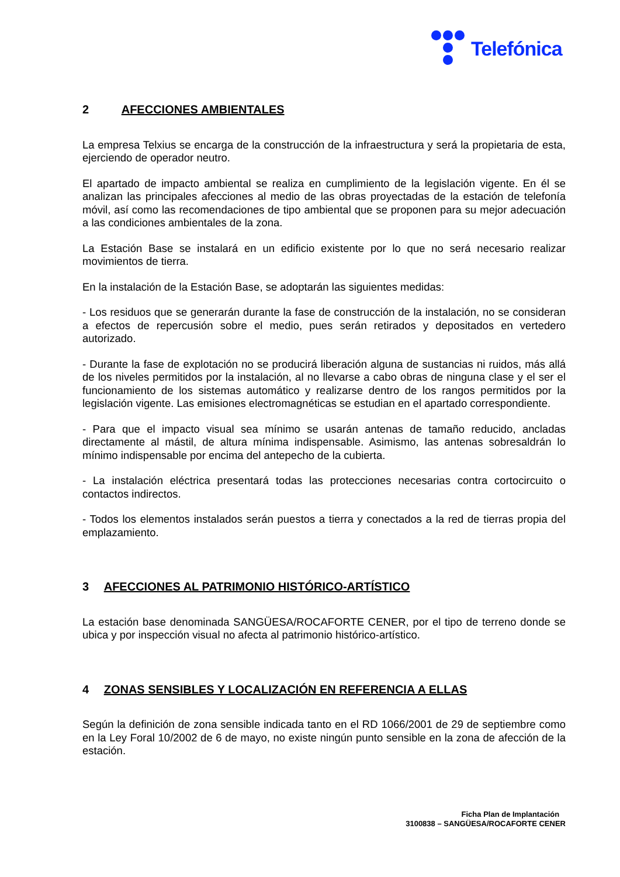Telefónica
2 AFECCIONES AMBIENTALES
La empresa Telxius se encarga de la construcción de la infraestructura y será la propietaria de esta, ejerciendo de operador neutro.
El apartado de impacto ambiental se realiza en cumplimiento de la legislación vigente. En él se analizan las principales afecciones al medio de las obras proyectadas de la estación de telefonía móvil, así como las recomendaciones de tipo ambiental que se proponen para su mejor adecuación a las condiciones ambientales de la zona.
La Estación Base se instalará en un edificio existente por lo que no será necesario realizar movimientos de tierra.
En la instalación de la Estación Base, se adoptarán las siguientes medidas:
- Los residuos que se generarán durante la fase de construcción de la instalación, no se consideran a efectos de repercusión sobre el medio, pues serán retirados y depositados en vertedero autorizado.
- Durante la fase de explotación no se producirá liberación alguna de sustancias ni ruidos, más allá de los niveles permitidos por la instalación, al no llevarse a cabo obras de ninguna clase y el ser el funcionamiento de los sistemas automático y realizarse dentro de los rangos permitidos por la legislación vigente. Las emisiones electromagnéticas se estudian en el apartado correspondiente.
- Para que el impacto visual sea mínimo se usarán antenas de tamaño reducido, ancladas directamente al mástil, de altura mínima indispensable. Asimismo, las antenas sobresaldrán lo mínimo indispensable por encima del antepecho de la cubierta.
- La instalación eléctrica presentará todas las protecciones necesarias contra cortocircuito o contactos indirectos.
- Todos los elementos instalados serán puestos a tierra y conectados a la red de tierras propia del emplazamiento.
3 AFECCIONES AL PATRIMONIO HISTÓRICO-ARTÍSTICO
La estación base denominada SANGÜESA/ROCAFORTE CENER, por el tipo de terreno donde se ubica y por inspección visual no afecta al patrimonio histórico-artístico.
4 ZONAS SENSIBLES Y LOCALIZACIÓN EN REFERENCIA A ELLAS
Según la definición de zona sensible indicada tanto en el RD 1066/2001 de 29 de septiembre como en la Ley Foral 10/2002 de 6 de mayo, no existe ningún punto sensible en la zona de afección de la estación.
Ficha Plan de Implantación
3100838 – SANGÜESA/ROCAFORTE CENER